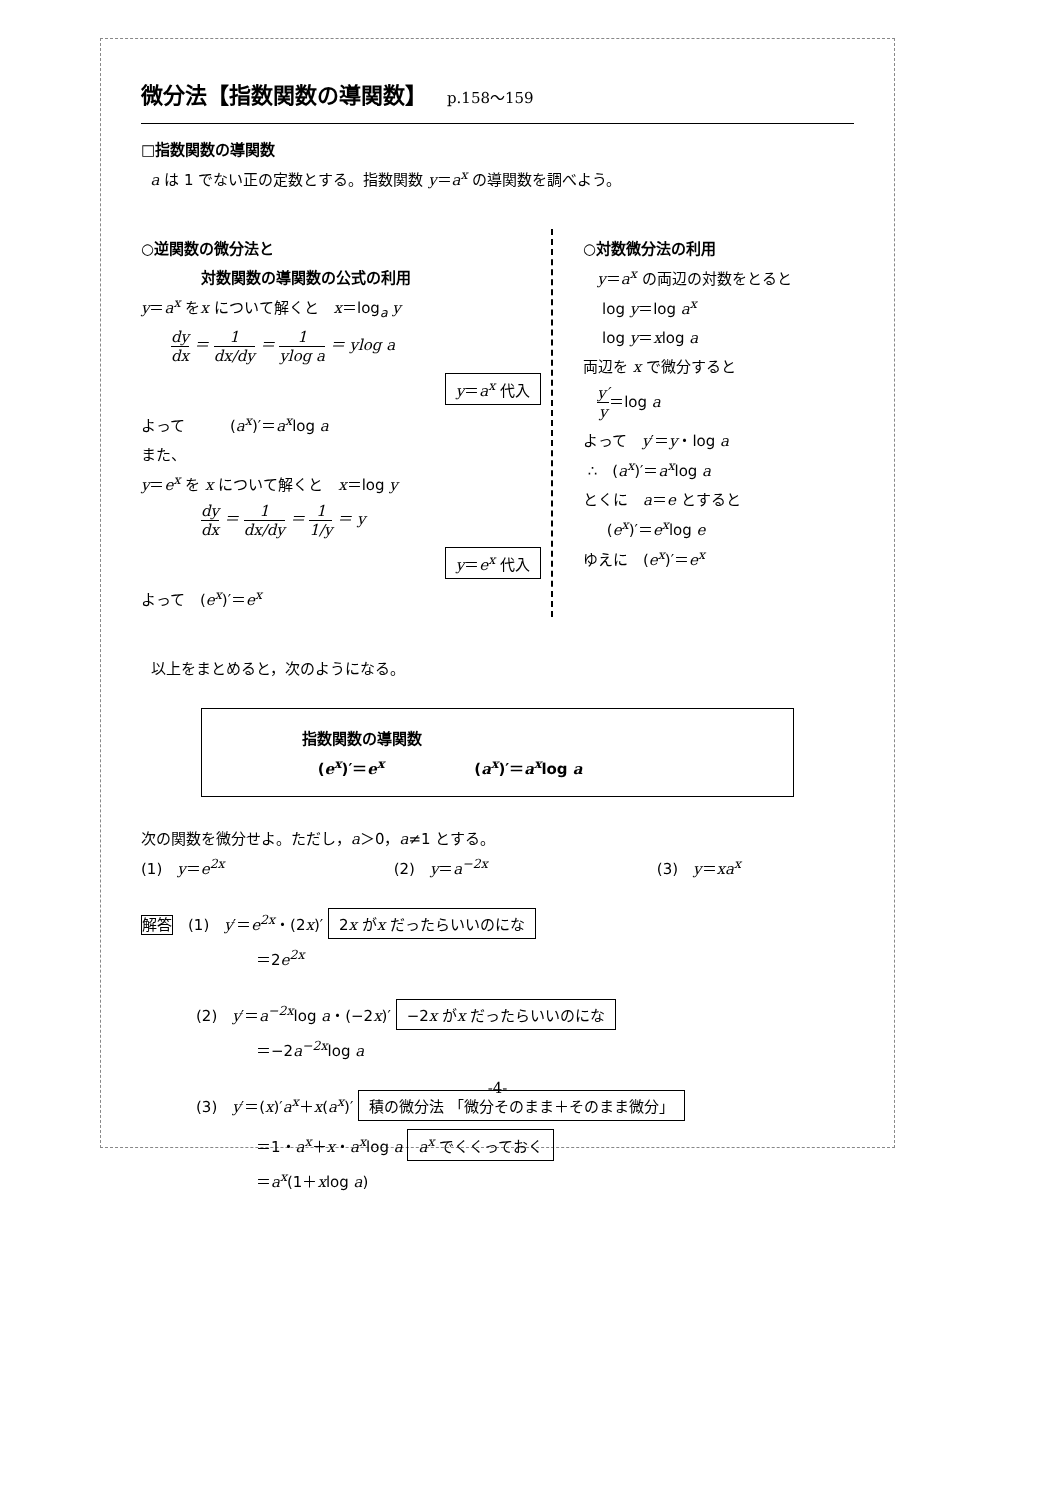微分法【指数関数の導関数】 p.158～159
□指数関数の導関数
a は 1 でない正の定数とする。指数関数 y＝a<sup>x</sup> の導関数を調べよう。
○逆関数の微分法と
対数関数の導関数の公式の利用
y＝a<sup>x</sup> をx について解くと　x＝log<sub>a</sub> y
dy dx ＝ 1 dx/dy ＝ 1 ylog a ＝ ylog a
y＝a<sup>x</sup> 代入
よって　　　(a<sup>x</sup>)′＝a<sup>x</sup>log a
また、
y＝e<sup>x</sup> を x について解くと　x＝log y
dy dx ＝ 1 dx/dy ＝ 1 1/y ＝ y
y＝e<sup>x</sup> 代入
よって　(e<sup>x</sup>)′＝e<sup>x</sup>
○対数微分法の利用
y＝a<sup>x</sup> の両辺の対数をとると
log y＝log a<sup>x</sup>
log y＝xlog a
両辺を x で微分すると
y′ y＝log a
よって　y′＝y・log a
∴　(a<sup>x</sup>)′＝a<sup>x</sup>log a
とくに　a＝e とすると
(e<sup>x</sup>)′＝e<sup>x</sup>log e
ゆえに　(e<sup>x</sup>)′＝e<sup>x</sup>
以上をまとめると，次のようになる。
指数関数の導関数
(e<sup>x</sup>)′＝e<sup>x</sup>　　　　　　(a<sup>x</sup>)′＝a<sup>x</sup>log a
次の関数を微分せよ。ただし，a＞0，a≠1 とする。
(1)　y＝e<sup>2x</sup> (2)　y＝a<sup>−2x</sup> (3)　y＝xa<sup>x</sup>
解答　(1)　y′＝e<sup>2x</sup>・(2x)′ 2x がx だったらいいのにな
＝2e<sup>2x</sup>
(2)　y′＝a<sup>−2x</sup>log a・(−2x)′ −2x がx だったらいいのにな
＝−2a<sup>−2x</sup>log a
(3)　y′＝(x)′a<sup>x</sup>＋x(a<sup>x</sup>)′ 積の微分法 「微分そのまま＋そのまま微分」
＝1・a<sup>x</sup>＋x・a<sup>x</sup>log a a<sup>x</sup> でくくっておく
＝a<sup>x</sup>(1＋xlog a)
-4-